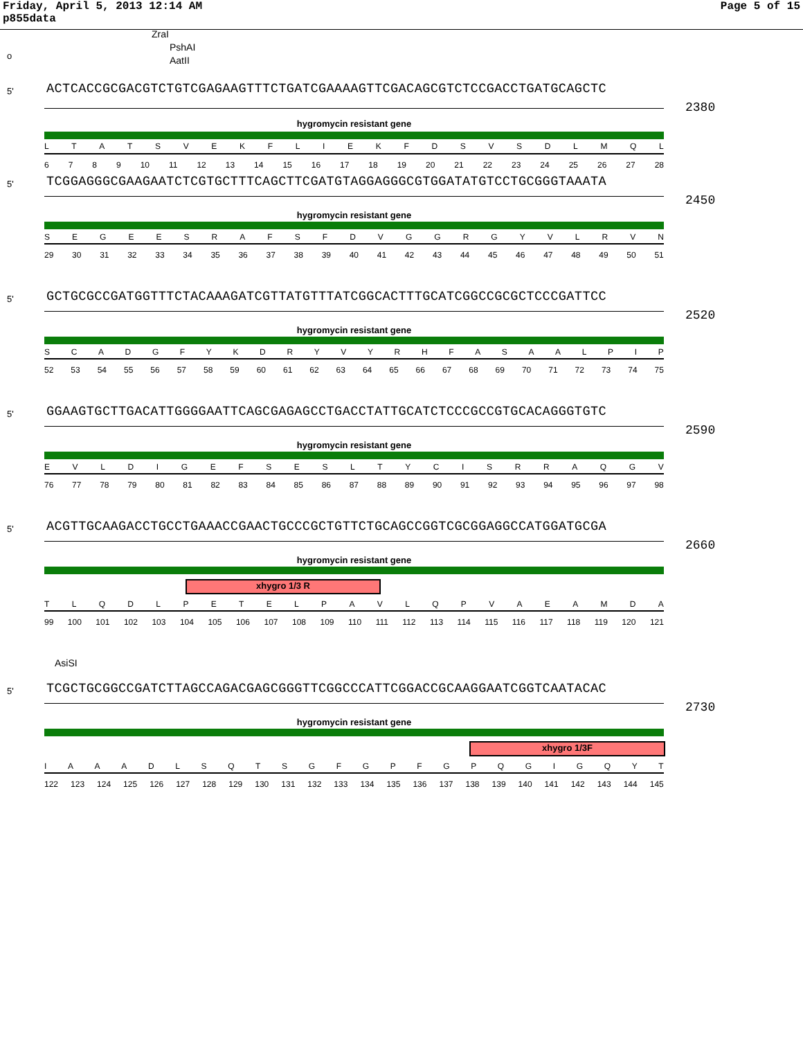Friday, April 5, 2013 12:14 AM
p855data
Page 5 of 15
ZraI
PshAI
AatII
o
5'
ACTCACCGCGACGTCTGTCGAGAAGTTTCTGATCGAAAAGTTCGACAGCGTCTCCGACCTGATGCAGCTC
2380
hygromycin resistant gene
L T A T S V E K F L I E K F D S V S D L M Q L
6 7 8 9 10 11 12 13 14 15 16 17 18 19 20 21 22 23 24 25 26 27 28
5'
TCGGAGGGCGAAGAATCTCGTGCTTTCAGCTTCGATGTAGGAGGGCGTGGATATGTCCTGCGGGTAAATA
2450
hygromycin resistant gene
S E G E E S R A F S F D V G G R G Y V L R V N
29 30 31 32 33 34 35 36 37 38 39 40 41 42 43 44 45 46 47 48 49 50 51
5'
GCTGCGCCGATGGTTTCTACAAAGATCGTTATGTTTATCGGCACTTTGCATCGGCCGCGCTCCCGATTCC
2520
hygromycin resistant gene
S C A D G F Y K D R Y V Y R H F A S A A L P I P
52 53 54 55 56 57 58 59 60 61 62 63 64 65 66 67 68 69 70 71 72 73 74 75
5'
GGAAGTGCTTGACATTGGGGAATTCAGCGAGAGCCTGACCTATTGCATCTCCCGCCGTGCACAGGGTGTC
2590
hygromycin resistant gene
E V L D I G E F S E S L T Y C I S R R A Q G V
76 77 78 79 80 81 82 83 84 85 86 87 88 89 90 91 92 93 94 95 96 97 98
5'
ACGTTGCAAGACCTGCCTGAAACCGAACTGCCCGCTGTTCTGCAGCCGGTCGCGGAGGCCATGGATGCGA
2660
hygromycin resistant gene
xhygro 1/3 R
T L Q D L P E T E L P A V L Q P V A E A M D A
99 100 101 102 103 104 105 106 107 108 109 110 111 112 113 114 115 116 117 118 119 120 121
AsiSI
5'
TCGCTGCGGCCGATCTTAGCCAGACGAGCGGGTTCGGCCCATTCGGACCGCAAGGAATCGGTCAATACAC
2730
hygromycin resistant gene
xhygro 1/3F
I A A A D L S Q T S G F G P F G P Q G I G Q Y T
122 123 124 125 126 127 128 129 130 131 132 133 134 135 136 137 138 139 140 141 142 143 144 145